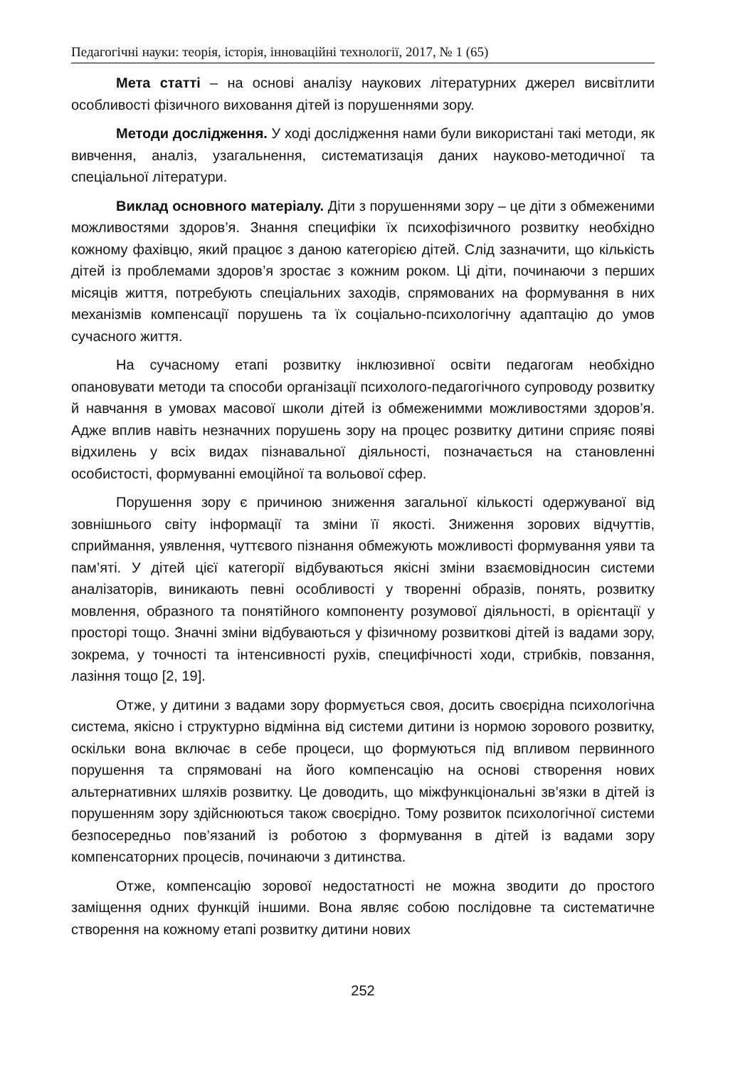Педагогічні науки: теорія, історія, інноваційні технології, 2017, № 1 (65)
Мета статті – на основі аналізу наукових літературних джерел висвітлити особливості фізичного виховання дітей із порушеннями зору.
Методи дослідження. У ході дослідження нами були використані такі методи, як вивчення, аналіз, узагальнення, систематизація даних науково-методичної та спеціальної літератури.
Виклад основного матеріалу. Діти з порушеннями зору – це діти з обмеженими можливостями здоров’я. Знання специфіки їх психофізичного розвитку необхідно кожному фахівцю, який працює з даною категорією дітей. Слід зазначити, що кількість дітей із проблемами здоров’я зростає з кожним роком. Ці діти, починаючи з перших місяців життя, потребують спеціальних заходів, спрямованих на формування в них механізмів компенсації порушень та їх соціально-психологічну адаптацію до умов сучасного життя.
На сучасному етапі розвитку інклюзивної освіти педагогам необхідно опановувати методи та способи організації психолого-педагогічного супроводу розвитку й навчання в умовах масової школи дітей із обмеженимми можливостями здоров’я. Адже вплив навіть незначних порушень зору на процес розвитку дитини сприяє появі відхилень у всіх видах пізнавальної діяльності, позначається на становленні особистості, формуванні емоційної та вольової сфер.
Порушення зору є причиною зниження загальної кількості одержуваної від зовнішнього світу інформації та зміни її якості. Зниження зорових відчуттів, сприймання, уявлення, чуттєвого пізнання обмежують можливості формування уяви та пам’яті. У дітей цієї категорії відбуваються якісні зміни взаємовідносин системи аналізаторів, виникають певні особливості у творенні образів, понять, розвитку мовлення, образного та понятійного компоненту розумової діяльності, в орієнтації у просторі тощо. Значні зміни відбуваються у фізичному розвиткові дітей із вадами зору, зокрема, у точності та інтенсивності рухів, специфічності ходи, стрибків, повзання, лазіння тощо [2, 19].
Отже, у дитини з вадами зору формується своя, досить своєрідна психологічна система, якісно і структурно відмінна від системи дитини із нормою зорового розвитку, оскільки вона включає в себе процеси, що формуються під впливом первинного порушення та спрямовані на його компенсацію на основі створення нових альтернативних шляхів розвитку. Це доводить, що міжфункціональні зв’язки в дітей із порушенням зору здійснюються також своєрідно. Тому розвиток психологічної системи безпосередньо пов’язаний із роботою з формування в дітей із вадами зору компенсаторних процесів, починаючи з дитинства.
Отже, компенсацію зорової недостатності не можна зводити до простого заміщення одних функцій іншими. Вона являє собою послідовне та систематичне створення на кожному етапі розвитку дитини нових
252